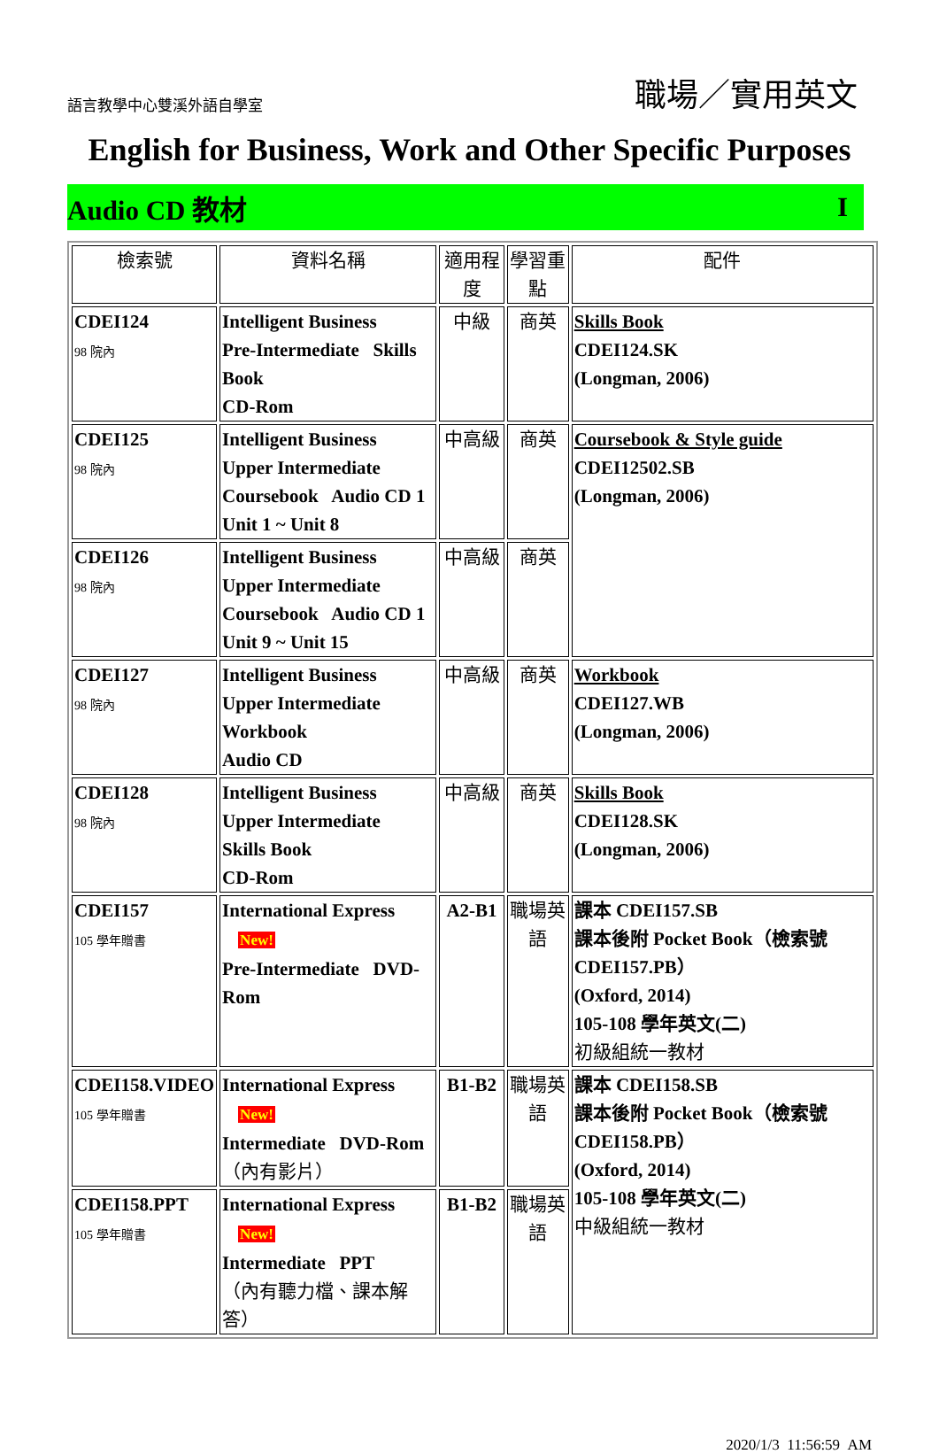語言教學中心雙溪外語自學室
職場／實用英文
English for Business, Work and Other Specific Purposes
Audio CD 教材 I
| 檢索號 | 資料名稱 | 適用程度 | 學習重點 | 配件 |
| --- | --- | --- | --- | --- |
| CDEI124 98 院內 | Intelligent Business Pre-Intermediate Skills Book CD-Rom | 中級 | 商英 | Skills Book CDEI124.SK (Longman, 2006) |
| CDEI125 98 院內 | Intelligent Business Upper Intermediate Coursebook Audio CD 1 Unit 1 ~ Unit 8 | 中高級 | 商英 | Coursebook & Style guide CDEI12502.SB (Longman, 2006) |
| CDEI126 98 院內 | Intelligent Business Upper Intermediate Coursebook Audio CD 1 Unit 9 ~ Unit 15 | 中高級 | 商英 | |
| CDEI127 98 院內 | Intelligent Business Upper Intermediate Workbook Audio CD | 中高級 | 商英 | Workbook CDEI127.WB (Longman, 2006) |
| CDEI128 98 院內 | Intelligent Business Upper Intermediate Skills Book CD-Rom | 中高級 | 商英 | Skills Book CDEI128.SK (Longman, 2006) |
| CDEI157 105 學年贈書 | International Express New! Pre-Intermediate DVD-Rom | A2-B1 | 職場英語 | 課本 CDEI157.SB 課本後附 Pocket Book（檢索號 CDEI157.PB） (Oxford, 2014) 105-108 學年英文(二) 初級組統一教材 |
| CDEI158.VIDEO 105 學年贈書 | International Express New! Intermediate DVD-Rom （內有影片） | B1-B2 | 職場英語 | 課本 CDEI158.SB 課本後附 Pocket Book（檢索號 CDEI158.PB） (Oxford, 2014) 105-108 學年英文(二) 中級組統一教材 |
| CDEI158.PPT 105 學年贈書 | International Express New! Intermediate PPT （內有聽力檔、課本解答） | B1-B2 | 職場英語 | |
2020/1/3 11:56:59 AM